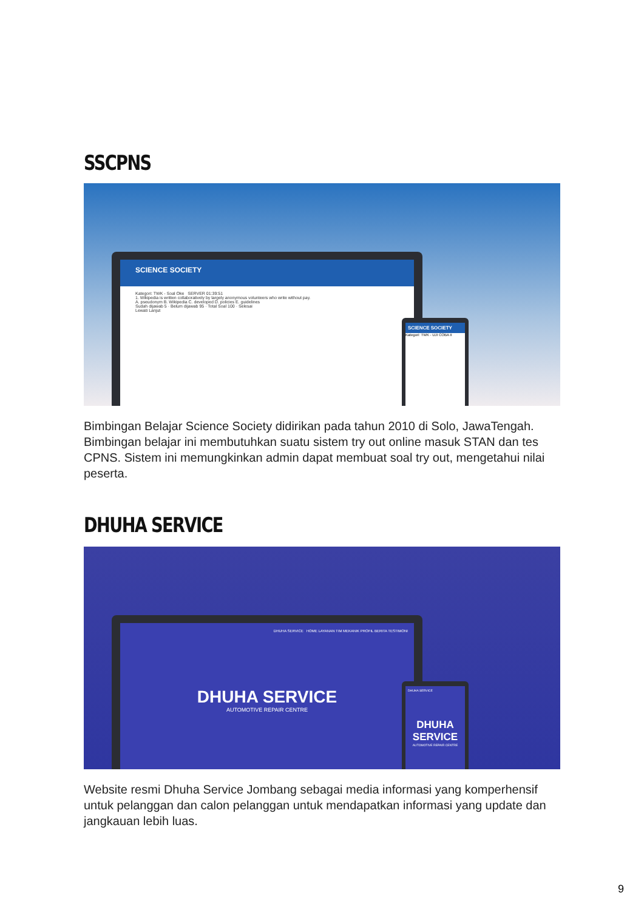SSCPNS
SCIENCE SOCIETY
Kategori: TWK - Soal Oke SERVER 01:39:51
1. Wikipedia is written collaboratively by largely anonymous volunteers who write without pay.
A. pseudonym B. Wikipedia C. developed D. policies E. guidelines
Sudah dijawab 5 · Belum dijawab 95 · Total Soal 100 · Selesai
Lewati Lanjut
SCIENCE SOCIETY
Kategori: TWK - UJI COBA II
Bimbingan Belajar Science Society didirikan pada tahun 2010 di Solo, JawaTengah. Bimbingan belajar ini membutuhkan suatu sistem try out online masuk STAN dan tes CPNS. Sistem ini memungkinkan admin dapat membuat soal try out, mengetahui nilai peserta.
DHUHA SERVICE
DHUHA SERVICE HOME LAYANAN TIM MEKANIK PROFIL BERITA TESTIMONI
DHUHA SERVICE
AUTOMOTIVE REPAIR CENTRE
DHUHA SERVICE
DHUHA SERVICE
AUTOMOTIVE REPAIR CENTRE
Website resmi Dhuha Service Jombang sebagai media informasi yang komperhensif untuk pelanggan dan calon pelanggan untuk mendapatkan informasi yang update dan jangkauan lebih luas.
9